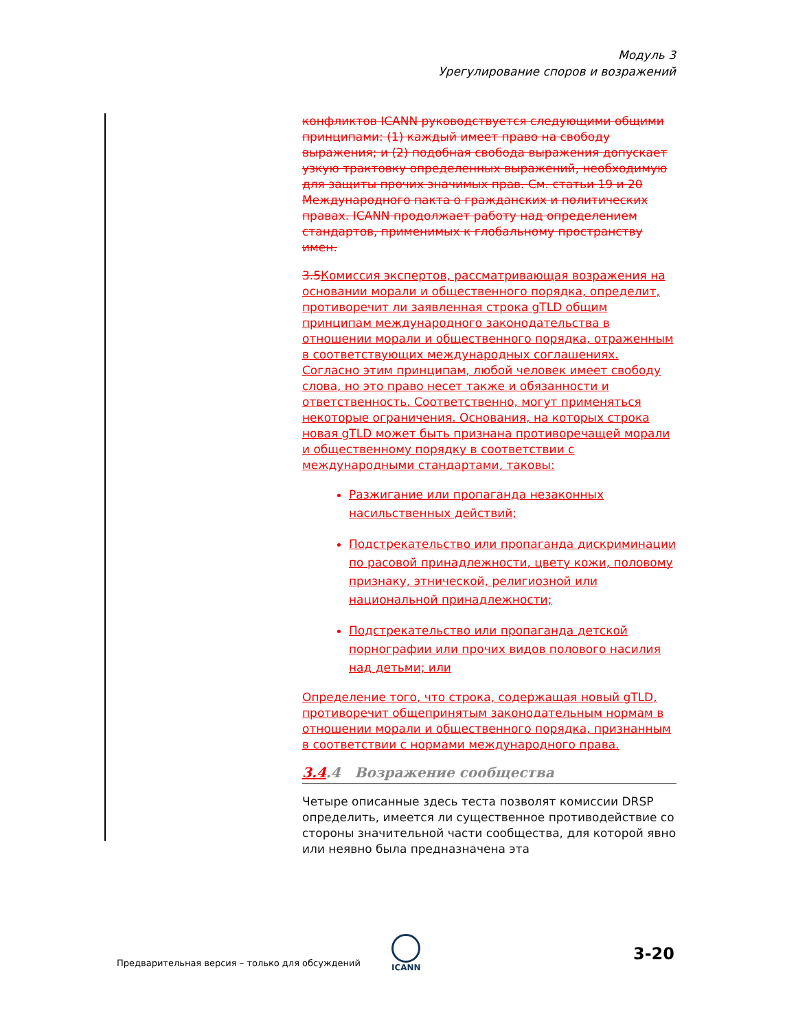Модуль 3
Урегулирование споров и возражений
конфликтов ICANN руководствуется следующими общими принципами: (1) каждый имеет право на свободу выражения; и (2) подобная свобода выражения допускает узкую трактовку определенных выражений, необходимую для защиты прочих значимых прав. См. статьи 19 и 20 Международного пакта о гражданских и политических правах. ICANN продолжает работу над определением стандартов, применимых к глобальному пространству имен.
3.5 Комиссия экспертов, рассматривающая возражения на основании морали и общественного порядка, определит, противоречит ли заявленная строка gTLD общим принципам международного законодательства в отношении морали и общественного порядка, отраженным в соответствующих международных соглашениях. Согласно этим принципам, любой человек имеет свободу слова, но это право несет также и обязанности и ответственность. Соответственно, могут применяться некоторые ограничения. Основания, на которых строка новая gTLD может быть признана противоречащей морали и общественному порядку в соответствии с международными стандартами, таковы:
Разжигание или пропаганда незаконных насильственных действий;
Подстрекательство или пропаганда дискриминации по расовой принадлежности, цвету кожи, половому признаку, этнической, религиозной или национальной принадлежности;
Подстрекательство или пропаганда детской порнографии или прочих видов полового насилия над детьми; или
Определение того, что строка, содержащая новый gTLD, противоречит общепринятым законодательным нормам в отношении морали и общественного порядка, признанным в соответствии с нормами международного права.
3.4.4 Возражение сообщества
Четыре описанные здесь теста позволят комиссии DRSP определить, имеется ли существенное противодействие со стороны значительной части сообщества, для которой явно или неявно была предназначена эта
Предварительная версия – только для обсуждений
ICANN
3-20